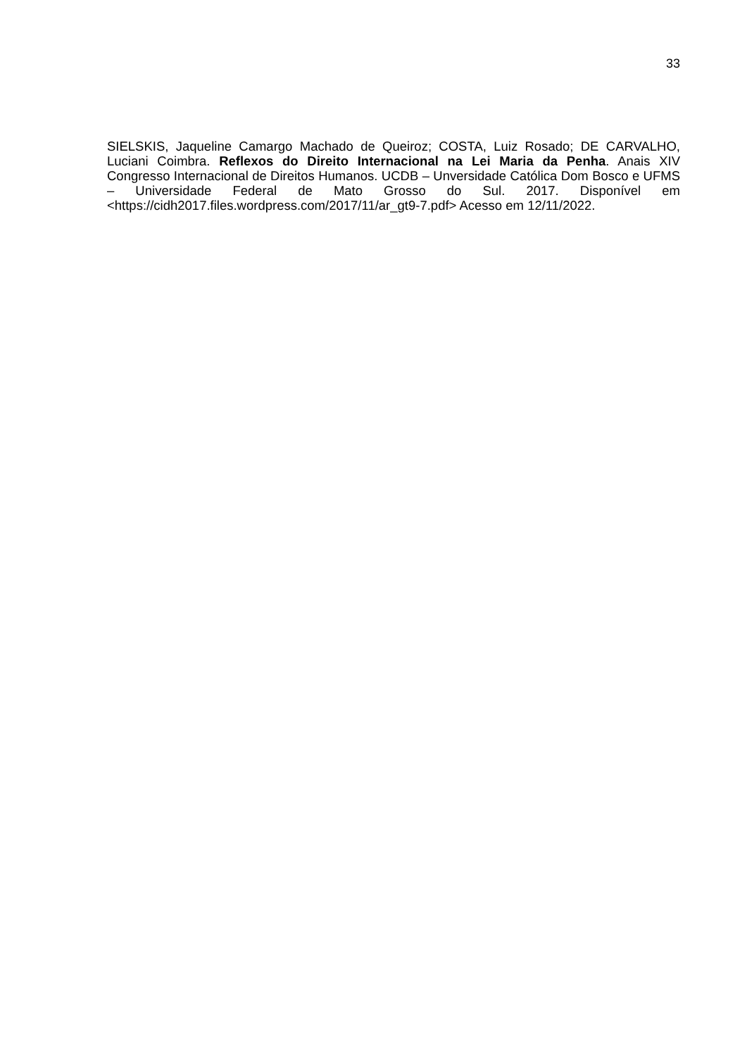33
SIELSKIS, Jaqueline Camargo Machado de Queiroz; COSTA, Luiz Rosado; DE CARVALHO, Luciani Coimbra. Reflexos do Direito Internacional na Lei Maria da Penha. Anais XIV Congresso Internacional de Direitos Humanos. UCDB – Unversidade Católica Dom Bosco e UFMS – Universidade Federal de Mato Grosso do Sul. 2017. Disponível em <https://cidh2017.files.wordpress.com/2017/11/ar_gt9-7.pdf> Acesso em 12/11/2022.